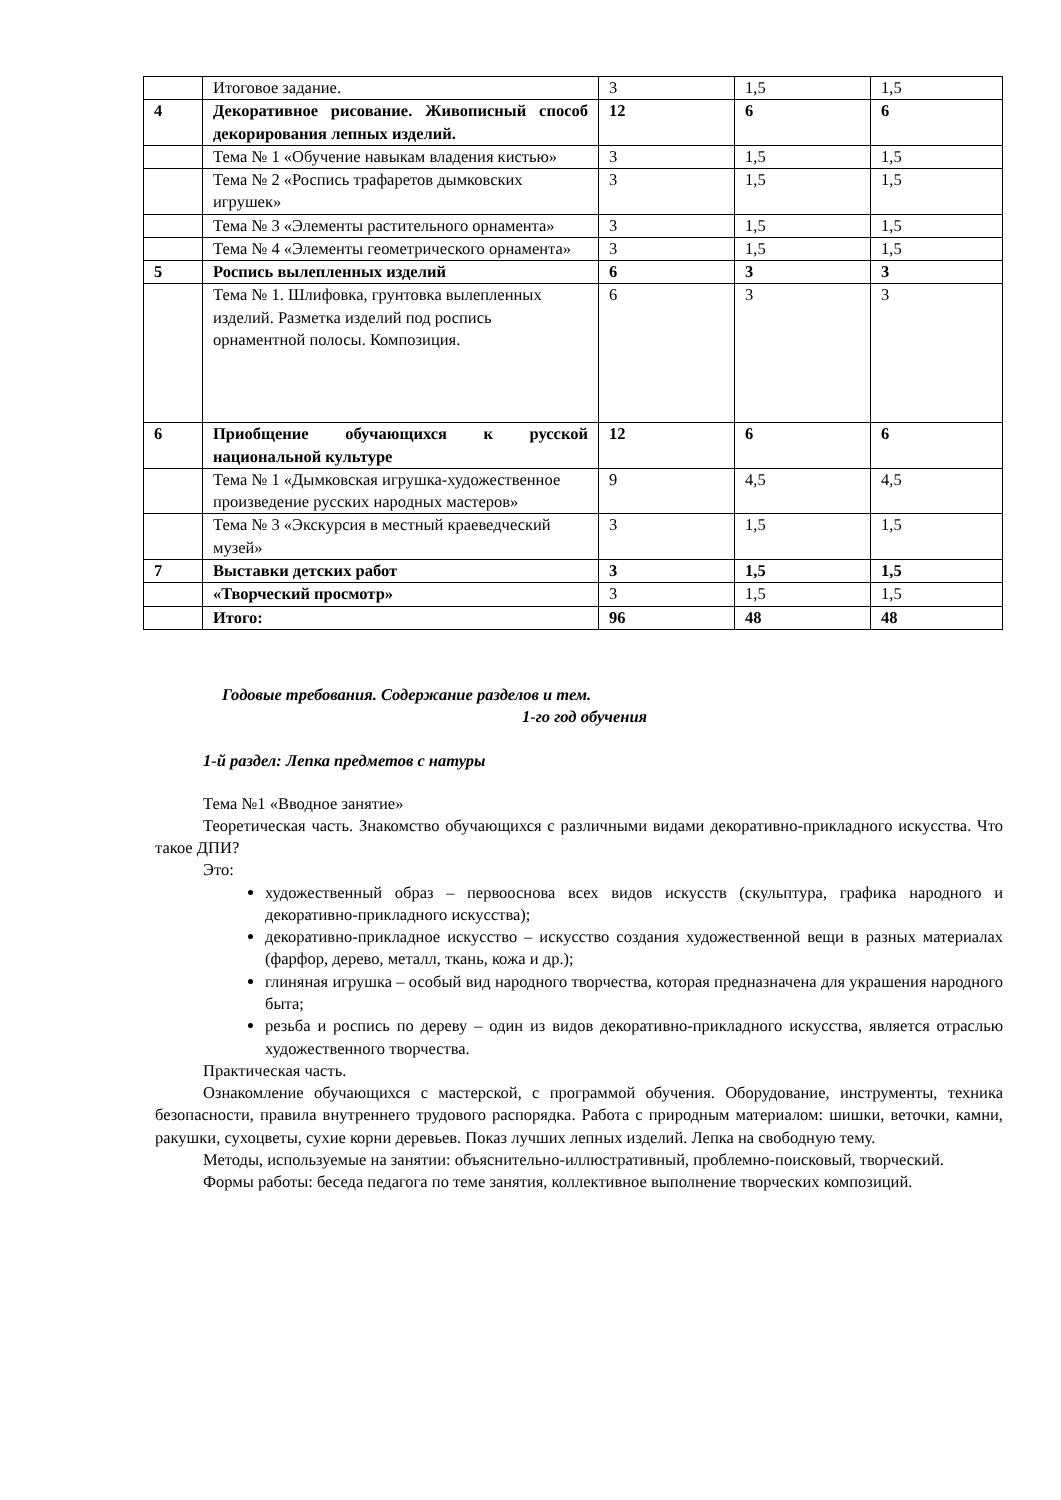| | Итоговое задание. | 3 | 1,5 | 1,5 |
| 4 | Декоративное рисование. Живописный способ декорирования лепных изделий. | 12 | 6 | 6 |
| | Тема № 1 «Обучение навыкам владения кистью» | 3 | 1,5 | 1,5 |
| | Тема № 2 «Роспись трафаретов дымковских игрушек» | 3 | 1,5 | 1,5 |
| | Тема № 3 «Элементы растительного орнамента» | 3 | 1,5 | 1,5 |
| | Тема № 4 «Элементы геометрического орнамента» | 3 | 1,5 | 1,5 |
| 5 | Роспись вылепленных изделий | 6 | 3 | 3 |
| | Тема № 1. Шлифовка, грунтовка вылепленных изделий. Разметка изделий под роспись орнаментной полосы. Композиция. | 6 | 3 | 3 |
| 6 | Приобщение обучающихся к русской национальной культуре | 12 | 6 | 6 |
| | Тема № 1 «Дымковская игрушка-художественное произведение русских народных мастеров» | 9 | 4,5 | 4,5 |
| | Тема № 3 «Экскурсия в местный краеведческий музей» | 3 | 1,5 | 1,5 |
| 7 | Выставки детских работ | 3 | 1,5 | 1,5 |
| | «Творческий просмотр» | 3 | 1,5 | 1,5 |
| | Итого: | 96 | 48 | 48 |
Годовые требования. Содержание разделов и тем.
1-го год обучения
1-й раздел: Лепка предметов с натуры
Тема №1 «Вводное занятие»
Теоретическая часть. Знакомство обучающихся с различными видами декоративно-прикладного искусства. Что такое ДПИ?
Это:
художественный образ – первооснова всех видов искусств (скульптура, графика народного и декоративно-прикладного искусства);
декоративно-прикладное искусство – искусство создания художественной вещи в разных материалах (фарфор, дерево, металл, ткань, кожа и др.);
глиняная игрушка – особый вид народного творчества, которая предназначена для украшения народного быта;
резьба и роспись по дереву – один из видов декоративно-прикладного искусства, является отраслью художественного творчества.
Практическая часть.
Ознакомление обучающихся с мастерской, с программой обучения. Оборудование, инструменты, техника безопасности, правила внутреннего трудового распорядка. Работа с природным материалом: шишки, веточки, камни, ракушки, сухоцветы, сухие корни деревьев. Показ лучших лепных изделий. Лепка на свободную тему.
Методы, используемые на занятии: объяснительно-иллюстративный, проблемно-поисковый, творческий.
Формы работы: беседа педагога по теме занятия, коллективное выполнение творческих композиций.